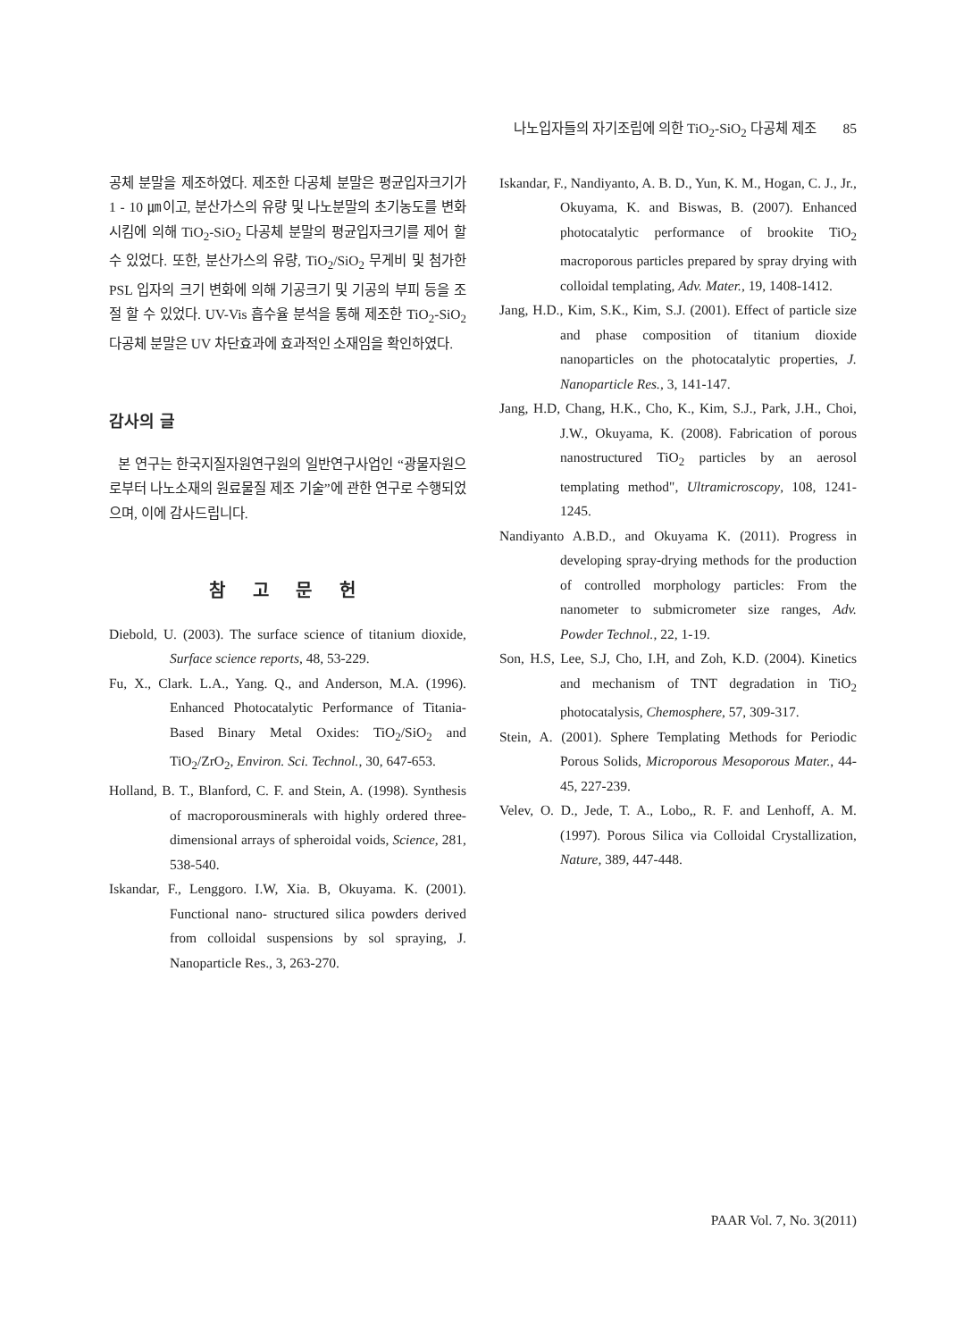나노입자들의 자기조립에 의한 TiO<sub>2</sub>-SiO<sub>2</sub> 다공체 제조 85
공체 분말을 제조하였다. 제조한 다공체 분말은 평균입자크기가 1 - 10 ㎛이고, 분산가스의 유량 및 나노분말의 초기농도를 변화시킴에 의해 TiO<sub>2</sub>-SiO<sub>2</sub> 다공체 분말의 평균입자크기를 제어 할 수 있었다. 또한, 분산가스의 유량, TiO<sub>2</sub>/SiO<sub>2</sub> 무게비 및 첨가한 PSL 입자의 크기 변화에 의해 기공크기 및 기공의 부피 등을 조절 할 수 있었다. UV-Vis 흡수율 분석을 통해 제조한 TiO<sub>2</sub>-SiO<sub>2</sub> 다공체 분말은 UV 차단효과에 효과적인 소재임을 확인하였다.
감사의 글
본 연구는 한국지질자원연구원의 일반연구사업인 “광물자원으로부터 나노소재의 원료물질 제조 기술”에 관한 연구로 수행되었으며, 이에 감사드립니다.
참 고 문 헌
Diebold, U. (2003). The surface science of titanium dioxide, Surface science reports, 48, 53-229.
Fu, X., Clark. L.A., Yang. Q., and Anderson, M.A. (1996). Enhanced Photocatalytic Performance of Titania-Based Binary Metal Oxides: TiO<sub>2</sub>/SiO<sub>2</sub> and TiO<sub>2</sub>/ZrO<sub>2</sub>, Environ. Sci. Technol., 30, 647-653.
Holland, B. T., Blanford, C. F. and Stein, A. (1998). Synthesis of macroporousminerals with highly ordered three-dimensional arrays of spheroidal voids, Science, 281, 538-540.
Iskandar, F., Lenggoro. I.W, Xia. B, Okuyama. K. (2001). Functional nano- structured silica powders derived from colloidal suspensions by sol spraying, J. Nanoparticle Res., 3, 263-270.
Iskandar, F., Nandiyanto, A. B. D., Yun, K. M., Hogan, C. J., Jr., Okuyama, K. and Biswas, B. (2007). Enhanced photocatalytic performance of brookite TiO<sub>2</sub> macroporous particles prepared by spray drying with colloidal templating, Adv. Mater., 19, 1408-1412.
Jang, H.D., Kim, S.K., Kim, S.J. (2001). Effect of particle size and phase composition of titanium dioxide nanoparticles on the photocatalytic properties, J. Nanoparticle Res., 3, 141-147.
Jang, H.D, Chang, H.K., Cho, K., Kim, S.J., Park, J.H., Choi, J.W., Okuyama, K. (2008). Fabrication of porous nanostructured TiO<sub>2</sub> particles by an aerosol templating method", Ultramicroscopy, 108, 1241-1245.
Nandiyanto A.B.D., and Okuyama K. (2011). Progress in developing spray-drying methods for the production of controlled morphology particles: From the nanometer to submicrometer size ranges, Adv. Powder Technol., 22, 1-19.
Son, H.S, Lee, S.J, Cho, I.H, and Zoh, K.D. (2004). Kinetics and mechanism of TNT degradation in TiO<sub>2</sub> photocatalysis, Chemosphere, 57, 309-317.
Stein, A. (2001). Sphere Templating Methods for Periodic Porous Solids, Microporous Mesoporous Mater., 44-45, 227-239.
Velev, O. D., Jede, T. A., Lobo,, R. F. and Lenhoff, A. M. (1997). Porous Silica via Colloidal Crystallization, Nature, 389, 447-448.
PAAR Vol. 7, No. 3(2011)